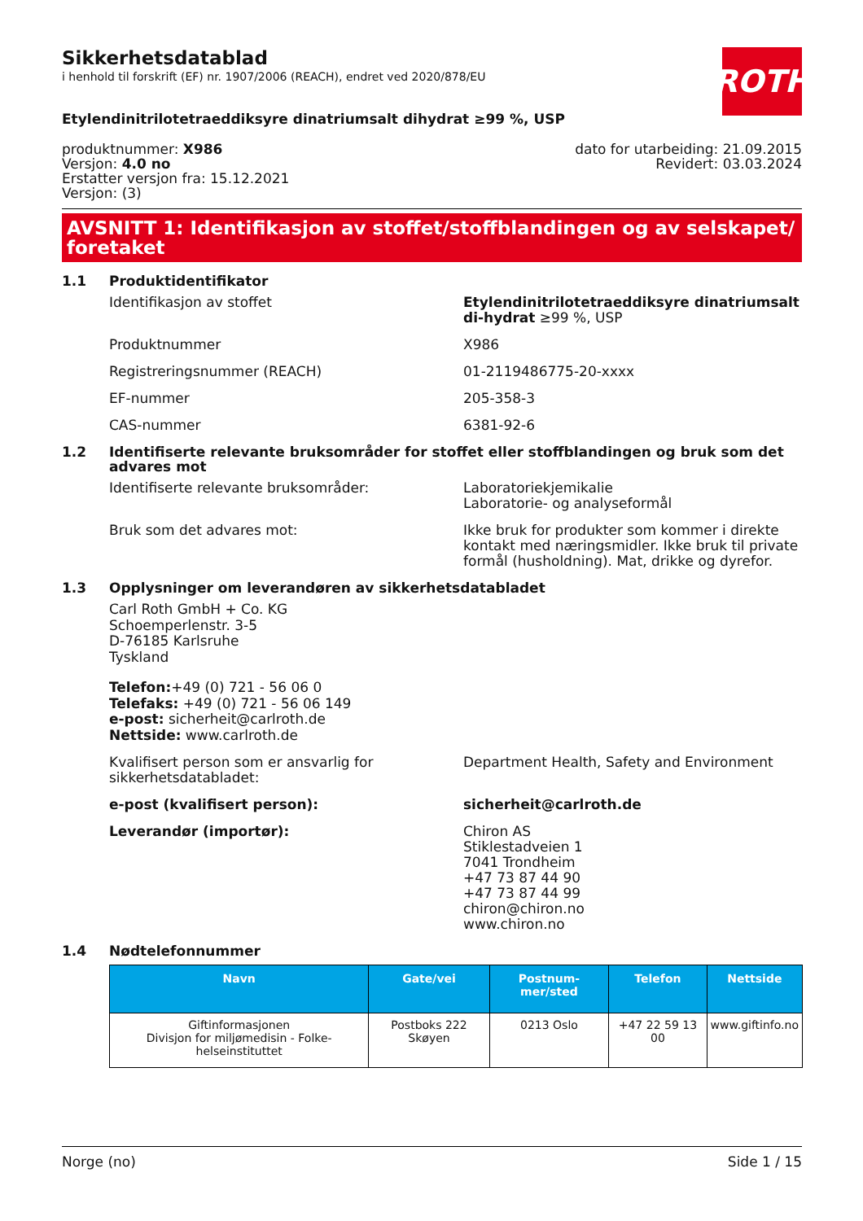Sikkerhetsdatablad
i henhold til forskrift (EF) nr. 1907/2006 (REACH), endret ved 2020/878/EU
ROTH
Etylendinitrilotetraeddiksyre dinatriumsalt dihydrat ≥99 %, USP
produktnummer: X986
Versjon: 4.0 no
Erstatter versjon fra: 15.12.2021
Versjon: (3)
dato for utarbeiding: 21.09.2015
Revidert: 03.03.2024
AVSNITT 1: Identifikasjon av stoffet/stoffblandingen og av selskapet/ foretaket
1.1 Produktidentifikator
Identifikasjon av stoffet Etylendinitrilotetraeddiksyre dinatriumsalt di-hydrat ≥99 %, USP
Produktnummer X986
Registreringsnummer (REACH) 01-2119486775-20-xxxx
EF-nummer 205-358-3
CAS-nummer 6381-92-6
1.2 Identifiserte relevante bruksområder for stoffet eller stoffblandingen og bruk som det advares mot
Identifiserte relevante bruksområder: Laboratoriekjemikalie
Laboratorie- og analyseformål
Bruk som det advares mot: Ikke bruk for produkter som kommer i direkte kontakt med næringsmidler. Ikke bruk til private formål (husholdning). Mat, drikke og dyrefor.
1.3 Opplysninger om leverandøren av sikkerhetsdatabladet
Carl Roth GmbH + Co. KG
Schoemperlenstr. 3-5
D-76185 Karlsruhe
Tyskland
Telefon:+49 (0) 721 - 56 06 0
Telefaks: +49 (0) 721 - 56 06 149
e-post: sicherheit@carlroth.de
Nettside: www.carlroth.de
Kvalifisert person som er ansvarlig for sikkerhetsdatabladet:
Department Health, Safety and Environment
e-post (kvalifisert person): sicherheit@carlroth.de
Leverandør (importør): Chiron AS
Stiklestadveien 1
7041 Trondheim
+47 73 87 44 90
+47 73 87 44 99
chiron@chiron.no
www.chiron.no
1.4 Nødtelefonnummer
| Navn | Gate/vei | Postnum-mer/sted | Telefon | Nettside |
| --- | --- | --- | --- | --- |
| Giftinformasjonen Divisjon for miljømedisin - Folke-helseinstituttet | Postboks 222 Skøyen | 0213 Oslo | +47 22 59 13 00 | www.giftinfo.no |
Norge (no) Side 1 / 15